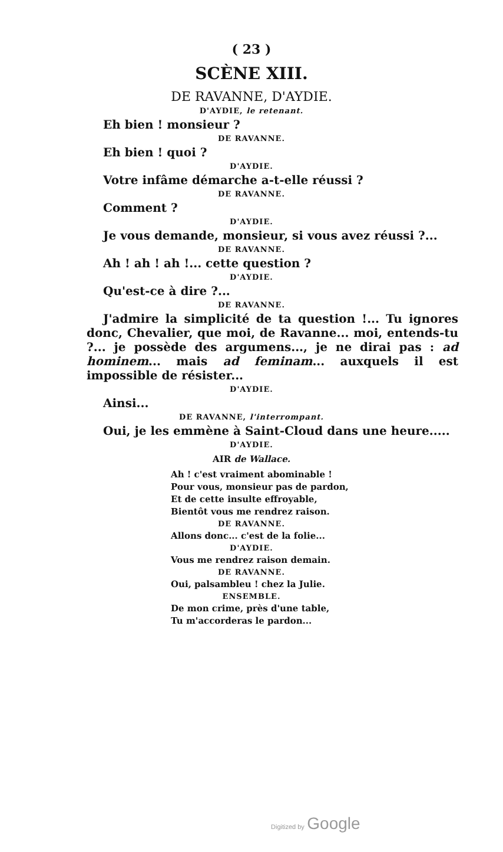( 23 )
SCÈNE XIII.
DE RAVANNE, D'AYDIE.
D'AYDIE, le retenant.
Eh bien ! monsieur ?
DE RAVANNE.
Eh bien ! quoi ?
D'AYDIE.
Votre infâme démarche a-t-elle réussi ?
DE RAVANNE.
Comment ?
D'AYDIE.
Je vous demande, monsieur, si vous avez réussi ?...
DE RAVANNE.
Ah ! ah ! ah !... cette question ?
D'AYDIE.
Qu'est-ce à dire ?...
DE RAVANNE.
J'admire la simplicité de ta question !... Tu ignores donc, Chevalier, que moi, de Ravanne... moi, entends-tu ?... je possède des argumens..., je ne dirai pas : ad hominem... mais ad feminam... auxquels il est impossible de résister...
D'AYDIE.
Ainsi...
DE RAVANNE, l'interrompant.
Oui, je les emmène à Saint-Cloud dans une heure.....
D'AYDIE.
AIR de Wallace.
Ah ! c'est vraiment abominable !
Pour vous, monsieur pas de pardon,
Et de cette insulte effroyable,
Bientôt vous me rendrez raison.
DE RAVANNE.
Allons donc... c'est de la folie...
D'AYDIE.
Vous me rendrez raison demain.
DE RAVANNE.
Oui, palsambleu ! chez la Julie.
ENSEMBLE.
De mon crime, près d'une table,
Tu m'accorderas le pardon...
Digitized by Google